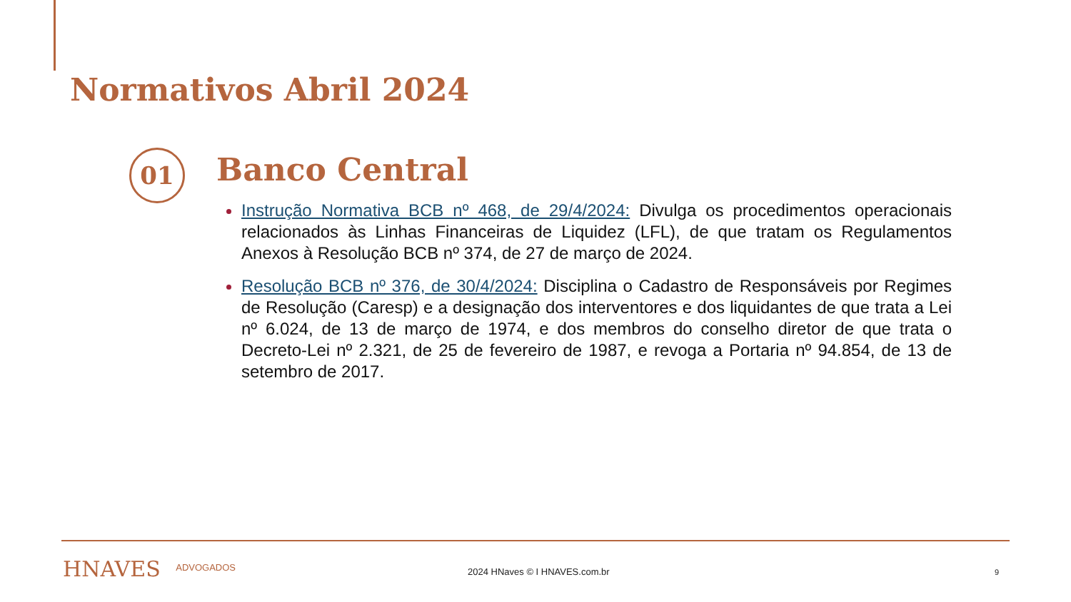Normativos Abril 2024
01 Banco Central
Instrução Normativa BCB nº 468, de 29/4/2024: Divulga os procedimentos operacionais relacionados às Linhas Financeiras de Liquidez (LFL), de que tratam os Regulamentos Anexos à Resolução BCB nº 374, de 27 de março de 2024.
Resolução BCB nº 376, de 30/4/2024: Disciplina o Cadastro de Responsáveis por Regimes de Resolução (Caresp) e a designação dos interventores e dos liquidantes de que trata a Lei nº 6.024, de 13 de março de 1974, e dos membros do conselho diretor de que trata o Decreto-Lei nº 2.321, de 25 de fevereiro de 1987, e revoga a Portaria nº 94.854, de 13 de setembro de 2017.
HNAVES ADVOGADOS 2024 HNaves © I HNAVES.com.br 9